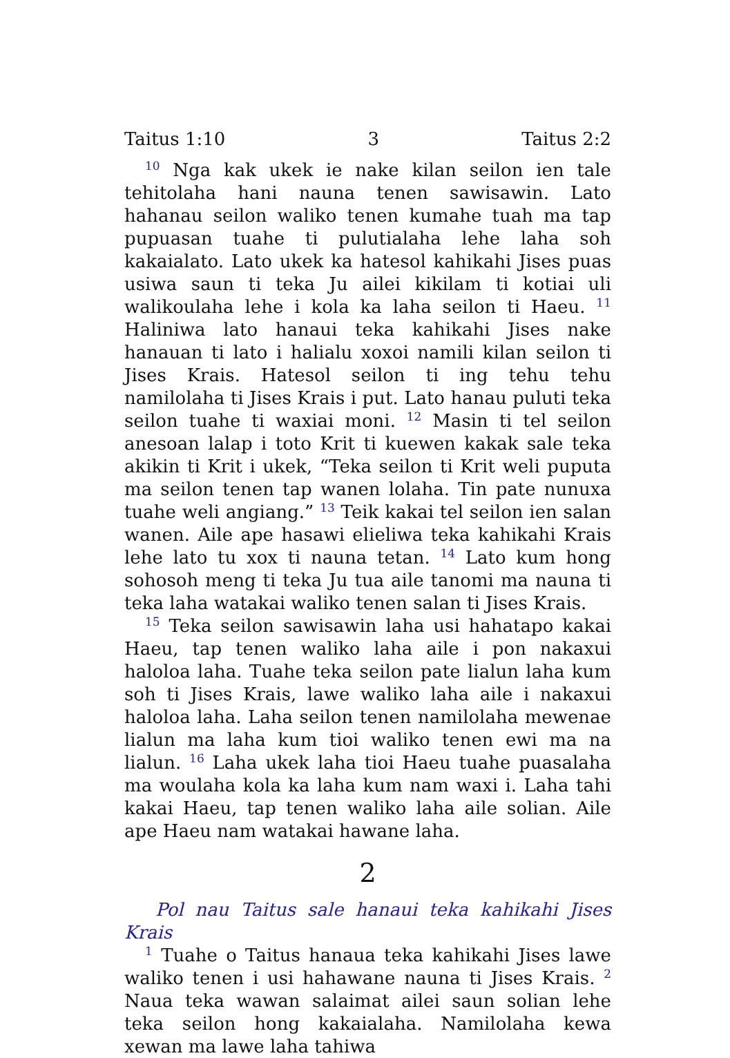Taitus 1:10 3 Taitus 2:2
<sup>10</sup> Nga kak ukek ie nake kilan seilon ien tale tehitolaha hani nauna tenen sawisawin. Lato hahanau seilon waliko tenen kumahe tuah ma tap pupuasan tuahe ti pulutialaha lehe laha soh kakaialato. Lato ukek ka hatesol kahikahi Jises puas usiwa saun ti teka Ju ailei kikilam ti kotiai uli walikoulaha lehe i kola ka laha seilon ti Haeu. <sup>11</sup> Haliniwa lato hanaui teka kahikahi Jises nake hanauan ti lato i halialu xoxoi namili kilan seilon ti Jises Krais. Hatesol seilon ti ing tehu tehu namilolaha ti Jises Krais i put. Lato hanau puluti teka seilon tuahe ti waxiai moni. <sup>12</sup> Masin ti tel seilon anesoan lalap i toto Krit ti kuewen kakak sale teka akikin ti Krit i ukek, “Teka seilon ti Krit weli puputa ma seilon tenen tap wanen lolaha. Tin pate nunuxa tuahe weli angiang.” <sup>13</sup> Teik kakai tel seilon ien salan wanen. Aile ape hasawi elieliwa teka kahikahi Krais lehe lato tu xox ti nauna tetan. <sup>14</sup> Lato kum hong sohosoh meng ti teka Ju tua aile tanomi ma nauna ti teka laha watakai waliko tenen salan ti Jises Krais.
<sup>15</sup> Teka seilon sawisawin laha usi hahatapo kakai Haeu, tap tenen waliko laha aile i pon nakaxui haloloa laha. Tuahe teka seilon pate lialun laha kum soh ti Jises Krais, lawe waliko laha aile i nakaxui haloloa laha. Laha seilon tenen namilolaha mewenae lialun ma laha kum tioi waliko tenen ewi ma na lialun. <sup>16</sup> Laha ukek laha tioi Haeu tuahe puasalaha ma woulaha kola ka laha kum nam waxi i. Laha tahi kakai Haeu, tap tenen waliko laha aile solian. Aile ape Haeu nam watakai hawane laha.
2
Pol nau Taitus sale hanaui teka kahikahi Jises Krais
<sup>1</sup> Tuahe o Taitus hanaua teka kahikahi Jises lawe waliko tenen i usi hahawane nauna ti Jises Krais. <sup>2</sup> Naua teka wawan salaimat ailei saun solian lehe teka seilon hong kakaialaha. Namilolaha kewa xewan ma lawe laha tahiwa